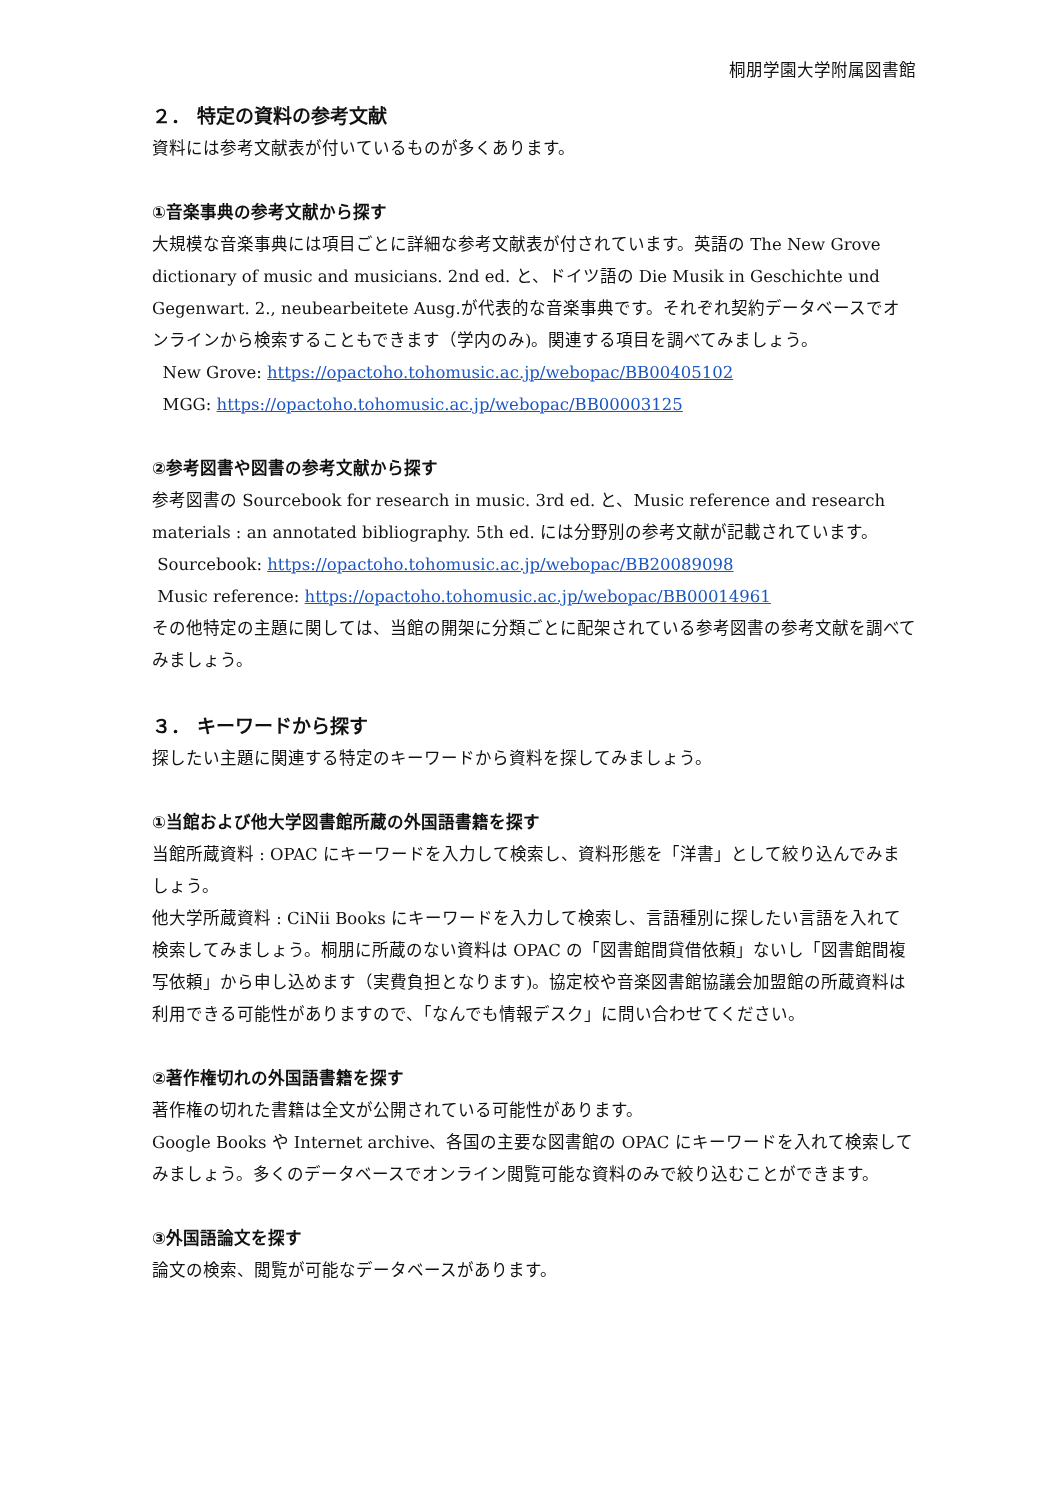桐朋学園大学附属図書館
２． 特定の資料の参考文献
資料には参考文献表が付いているものが多くあります。
①音楽事典の参考文献から探す
大規模な音楽事典には項目ごとに詳細な参考文献表が付されています。英語の The New Grove dictionary of music and musicians. 2nd ed. と、ドイツ語の Die Musik in Geschichte und Gegenwart. 2., neubearbeitete Ausg.が代表的な音楽事典です。それぞれ契約データベースでオンラインから検索することもできます（学内のみ)。関連する項目を調べてみましょう。
New Grove: https://opactoho.tohomusic.ac.jp/webopac/BB00405102
MGG: https://opactoho.tohomusic.ac.jp/webopac/BB00003125
②参考図書や図書の参考文献から探す
参考図書の Sourcebook for research in music. 3rd ed. と、Music reference and research materials : an annotated bibliography. 5th ed. には分野別の参考文献が記載されています。
Sourcebook: https://opactoho.tohomusic.ac.jp/webopac/BB20089098
Music reference: https://opactoho.tohomusic.ac.jp/webopac/BB00014961
その他特定の主題に関しては、当館の開架に分類ごとに配架されている参考図書の参考文献を調べてみましょう。
３． キーワードから探す
探したい主題に関連する特定のキーワードから資料を探してみましょう。
①当館および他大学図書館所蔵の外国語書籍を探す
当館所蔵資料 : OPAC にキーワードを入力して検索し、資料形態を「洋書」として絞り込んでみましょう。
他大学所蔵資料 : CiNii Books にキーワードを入力して検索し、言語種別に探したい言語を入れて検索してみましょう。桐朋に所蔵のない資料は OPAC の「図書館間貸借依頼」ないし「図書館間複写依頼」から申し込めます（実費負担となります)。協定校や音楽図書館協議会加盟館の所蔵資料は利用できる可能性がありますので、「なんでも情報デスク」に問い合わせてください。
②著作権切れの外国語書籍を探す
著作権の切れた書籍は全文が公開されている可能性があります。
Google Books や Internet archive、各国の主要な図書館の OPAC にキーワードを入れて検索してみましょう。多くのデータベースでオンライン閲覧可能な資料のみで絞り込むことができます。
③外国語論文を探す
論文の検索、閲覧が可能なデータベースがあります。